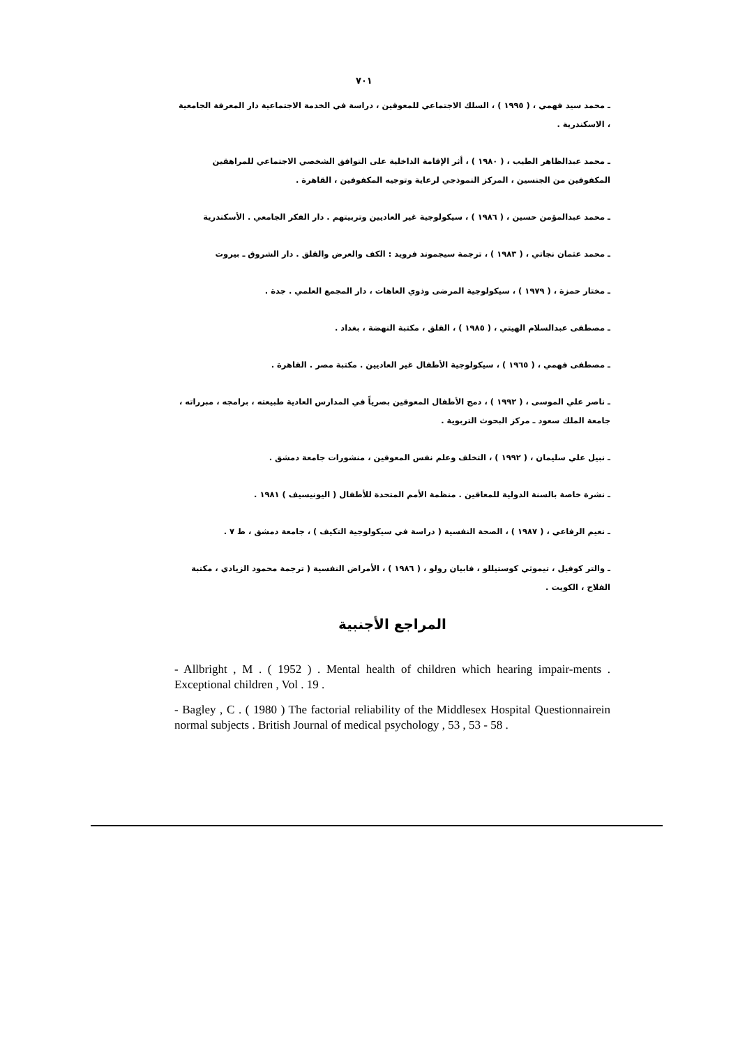٧٠١
ـ محمد سيد فهمي ، ( ١٩٩٥ ) ، السلك الاجتماعي للمعوقين ، دراسة في الخدمة الاجتماعية دار المعرفة الجامعية ، الاسكندرية .
ـ محمد عبدالظاهر الطيب ، ( ١٩٨٠ ) ، أثر الإقامة الداخلية على التوافق الشخصي الاجتماعي للمراهقين المكفوفين من الجنسين ، المركز النموذجي لرعاية وتوجيه المكفوفين ، القاهرة .
ـ محمد عبدالمؤمن حسين ، ( ١٩٨٦ ) ، سيكولوجية غير العاديين وتربيتهم . دار الفكر الجامعي . الأسكندرية
ـ محمد عثمان نجاتي ، ( ١٩٨٣ ) ، ترجمة سيجموند فرويد : الكف والعرض والقلق . دار الشروق ـ بيروت
ـ مختار حمزة ، ( ١٩٧٩ ) ، سيكولوجية المرضى وذوي العاهات ، دار المجمع العلمي . جدة .
ـ مصطفى عبدالسلام الهيتي ، ( ١٩٨٥ ) ، القلق ، مكتبة النهضة ، بغداد .
ـ مصطفى فهمي ، ( ١٩٦٥ ) ، سيكولوجية الأطفال غير العاديين . مكتبة مصر . القاهرة .
ـ ناصر علي الموسى ، ( ١٩٩٢ ) ، دمج الأطفال المعوقين بصرياً في المدارس العادية طبيعته ، برامجه ، مبرراته ، جامعة الملك سعود ـ مركز البحوث التربوية .
ـ نبيل علي سليمان ، ( ١٩٩٢ ) ، التخلف وعلم نفس المعوقين ، منشورات جامعة دمشق .
ـ نشرة خاصة بالسنة الدولية للمعاقين . منظمة الأمم المتحدة للأطفال ( اليونيسيف ) ١٩٨١ .
ـ نعيم الرفاعي ، ( ١٩٨٧ ) ، الصحة النفسية ( دراسة في سيكولوجية التكيف ) ، جامعة دمشق ، ط ٧ .
ـ والتر كوفيل ، تيموثي كوستيللو ، فابيان رولو ، ( ١٩٨٦ ) ، الأمراض النفسية ( ترجمة محمود الزيادي ، مكتبة الفلاح ، الكويت .
المراجع الأجنبية
- Allbright , M . ( 1952 ) . Mental health of children which hearing impair-ments . Exceptional children , Vol . 19 .
- Bagley , C . ( 1980 ) The factorial reliability of the Middlesex Hospital Questionnairein normal subjects . British Journal of medical psychology , 53 , 53 - 58 .